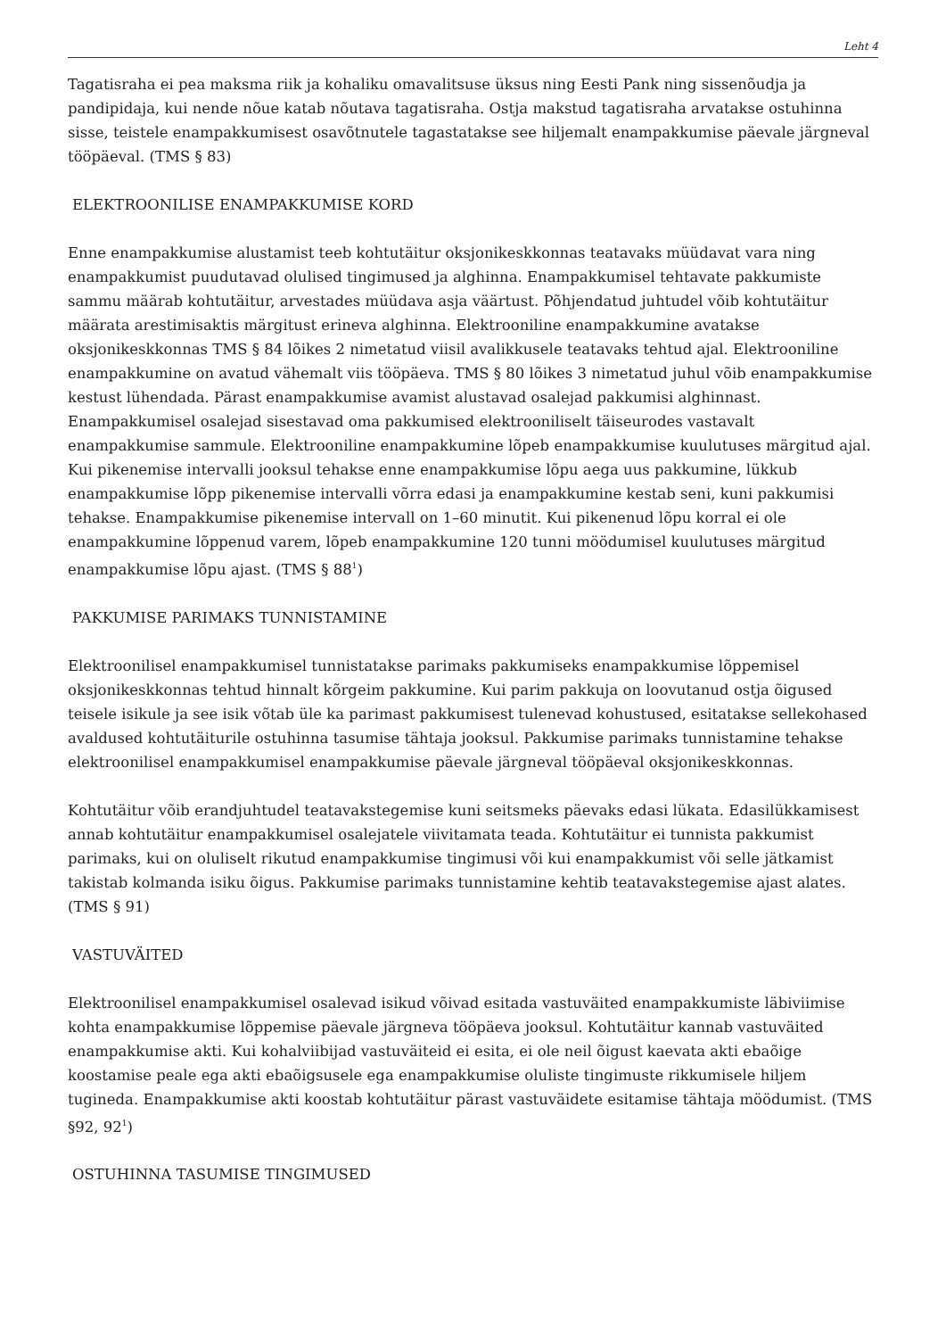Leht 4
Tagatisraha ei pea maksma riik ja kohaliku omavalitsuse üksus ning Eesti Pank ning sissenõudja ja pandipidaja, kui nende nõue katab nõutava tagatisraha. Ostja makstud tagatisraha arvatakse ostuhinna sisse, teistele enampakkumisest osavõtnutele tagastatakse see hiljemalt enampakkumise päevale järgneval tööpäeval. (TMS § 83)
ELEKTROONILISE ENAMPAKKUMISE KORD
Enne enampakkumise alustamist teeb kohtutäitur oksjonikeskkonnas teatavaks müüdavat vara ning enampakkumist puudutavad olulised tingimused ja alghinna. Enampakkumisel tehtavate pakkumiste sammu määrab kohtutäitur, arvestades müüdava asja väärtust. Põhjendatud juhtudel võib kohtutäitur määrata arestimisaktis märgitust erineva alghinna. Elektrooniline enampakkumine avatakse oksjonikeskkonnas TMS § 84 lõikes 2 nimetatud viisil avalikkusele teatavaks tehtud ajal. Elektrooniline enampakkumine on avatud vähemalt viis tööpäeva. TMS § 80 lõikes 3 nimetatud juhul võib enampakkumise kestust lühendada. Pärast enampakkumise avamist alustavad osalejad pakkumisi alghinnast. Enampakkumisel osalejad sisestavad oma pakkumised elektrooniliselt täiseurodes vastavalt enampakkumise sammule. Elektrooniline enampakkumine lõpeb enampakkumise kuulutuses märgitud ajal. Kui pikenemise intervalli jooksul tehakse enne enampakkumise lõpu aega uus pakkumine, lükkub enampakkumise lõpp pikenemise intervalli võrra edasi ja enampakkumine kestab seni, kuni pakkumisi tehakse. Enampakkumise pikenemise intervall on 1–60 minutit. Kui pikenenud lõpu korral ei ole enampakkumine lõppenud varem, lõpeb enampakkumine 120 tunni möödumisel kuulutuses märgitud enampakkumise lõpu ajast. (TMS § 88<sup>1</sup>)
PAKKUMISE PARIMAKS TUNNISTAMINE
Elektroonilisel enampakkumisel tunnistatakse parimaks pakkumiseks enampakkumise lõppemisel oksjonikeskkonnas tehtud hinnalt kõrgeim pakkumine. Kui parim pakkuja on loovutanud ostja õigused teisele isikule ja see isik võtab üle ka parimast pakkumisest tulenevad kohustused, esitatakse sellekohased avaldused kohtutäiturile ostuhinna tasumise tähtaja jooksul. Pakkumise parimaks tunnistamine tehakse elektroonilisel enampakkumisel enampakkumise päevale järgneval tööpäeval oksjonikeskkonnas.
Kohtutäitur võib erandjuhtudel teatavakstegemise kuni seitsmeks päevaks edasi lükata. Edasilükkamisest annab kohtutäitur enampakkumisel osalejatele viivitamata teada. Kohtutäitur ei tunnista pakkumist parimaks, kui on oluliselt rikutud enampakkumise tingimusi või kui enampakkumist või selle jätkamist takistab kolmanda isiku õigus. Pakkumise parimaks tunnistamine kehtib teatavakstegemise ajast alates. (TMS § 91)
VASTUVÄITED
Elektroonilisel enampakkumisel osalevad isikud võivad esitada vastuväited enampakkumiste läbiviimise kohta enampakkumise lõppemise päevale järgneva tööpäeva jooksul. Kohtutäitur kannab vastuväited enampakkumise akti. Kui kohalviibijad vastuväiteid ei esita, ei ole neil õigust kaevata akti ebaõige koostamise peale ega akti ebaõigsusele ega enampakkumise oluliste tingimuste rikkumisele hiljem tugineda. Enampakkumise akti koostab kohtutäitur pärast vastuväidete esitamise tähtaja möödumist. (TMS §92, 92<sup>1</sup>)
OSTUHINNA TASUMISE TINGIMUSED